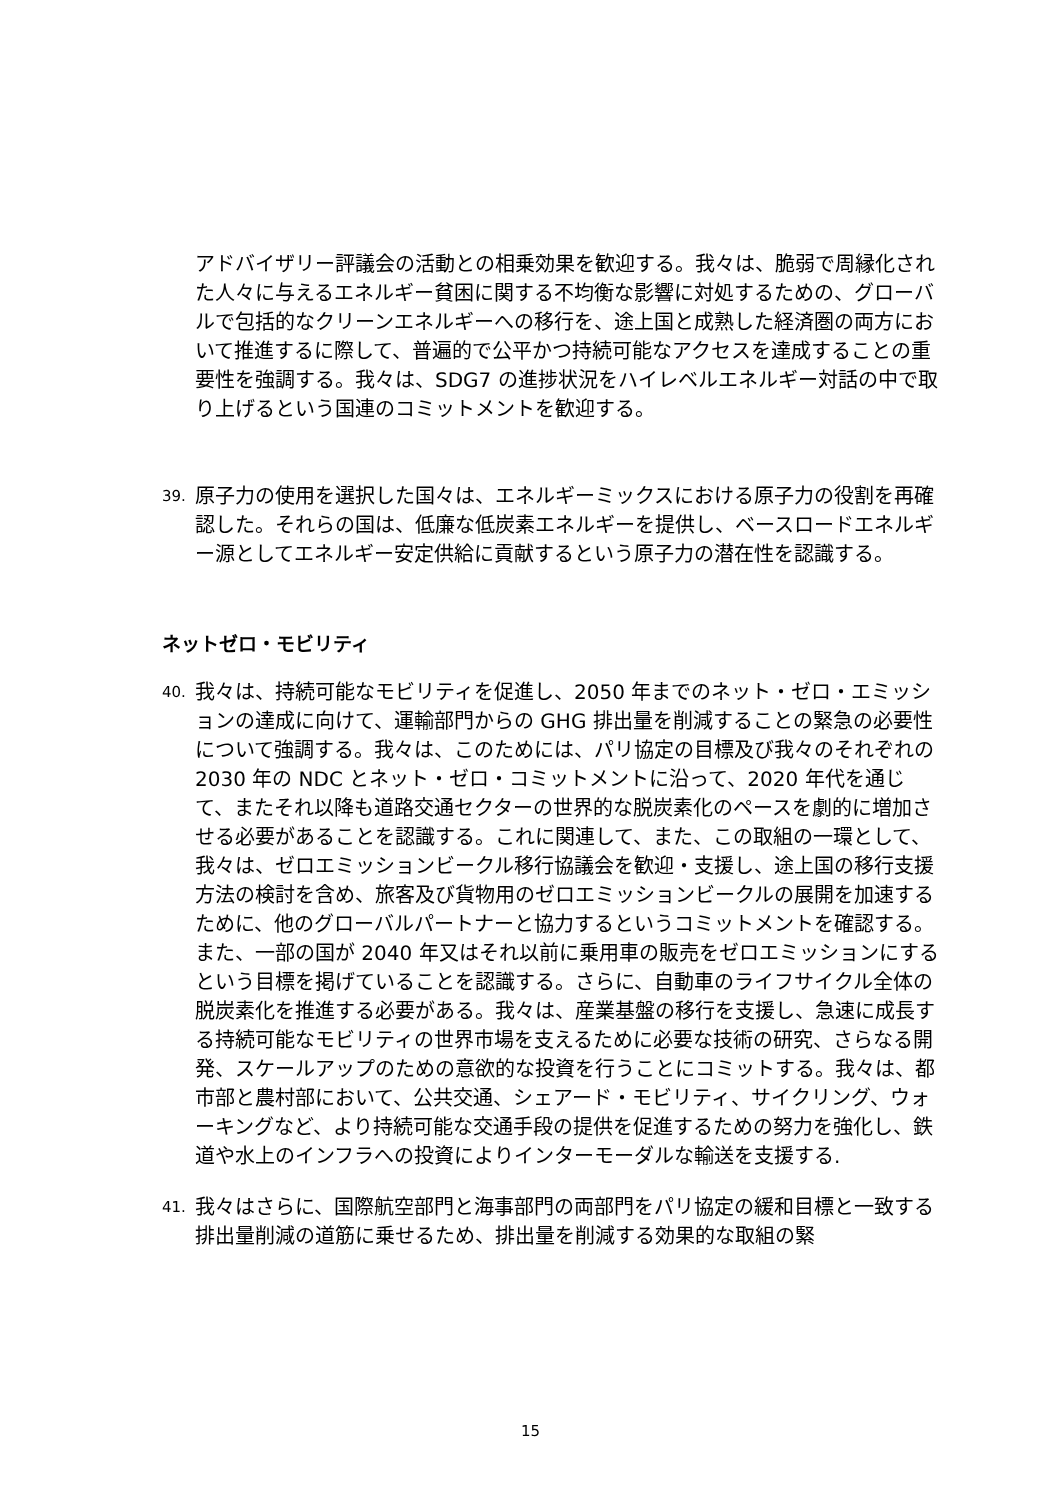アドバイザリー評議会の活動との相乗効果を歓迎する。我々は、脆弱で周縁化された人々に与えるエネルギー貧困に関する不均衡な影響に対処するための、グローバルで包括的なクリーンエネルギーへの移行を、途上国と成熟した経済圏の両方において推進するに際して、普遍的で公平かつ持続可能なアクセスを達成することの重要性を強調する。我々は、SDG7 の進捗状況をハイレベルエネルギー対話の中で取り上げるという国連のコミットメントを歓迎する。
39.
原子力の使用を選択した国々は、エネルギーミックスにおける原子力の役割を再確認した。それらの国は、低廉な低炭素エネルギーを提供し、ベースロードエネルギー源としてエネルギー安定供給に貢献するという原子力の潜在性を認識する。
ネットゼロ・モビリティ
40.
我々は、持続可能なモビリティを促進し、2050 年までのネット・ゼロ・エミッションの達成に向けて、運輸部門からの GHG 排出量を削減することの緊急の必要性について強調する。我々は、このためには、パリ協定の目標及び我々のそれぞれの 2030 年の NDC とネット・ゼロ・コミットメントに沿って、2020 年代を通じて、またそれ以降も道路交通セクターの世界的な脱炭素化のペースを劇的に増加させる必要があることを認識する。これに関連して、また、この取組の一環として、我々は、ゼロエミッションビークル移行協議会を歓迎・支援し、途上国の移行支援方法の検討を含め、旅客及び貨物用のゼロエミッションビークルの展開を加速するために、他のグローバルパートナーと協力するというコミットメントを確認する。また、一部の国が 2040 年又はそれ以前に乗用車の販売をゼロエミッションにするという目標を掲げていることを認識する。さらに、自動車のライフサイクル全体の脱炭素化を推進する必要がある。我々は、産業基盤の移行を支援し、急速に成長する持続可能なモビリティの世界市場を支えるために必要な技術の研究、さらなる開発、スケールアップのための意欲的な投資を行うことにコミットする。我々は、都市部と農村部において、公共交通、シェアード・モビリティ、サイクリング、ウォーキングなど、より持続可能な交通手段の提供を促進するための努力を強化し、鉄道や水上のインフラへの投資によりインターモーダルな輸送を支援する.
41.
我々はさらに、国際航空部門と海事部門の両部門をパリ協定の緩和目標と一致する排出量削減の道筋に乗せるため、排出量を削減する効果的な取組の緊
15